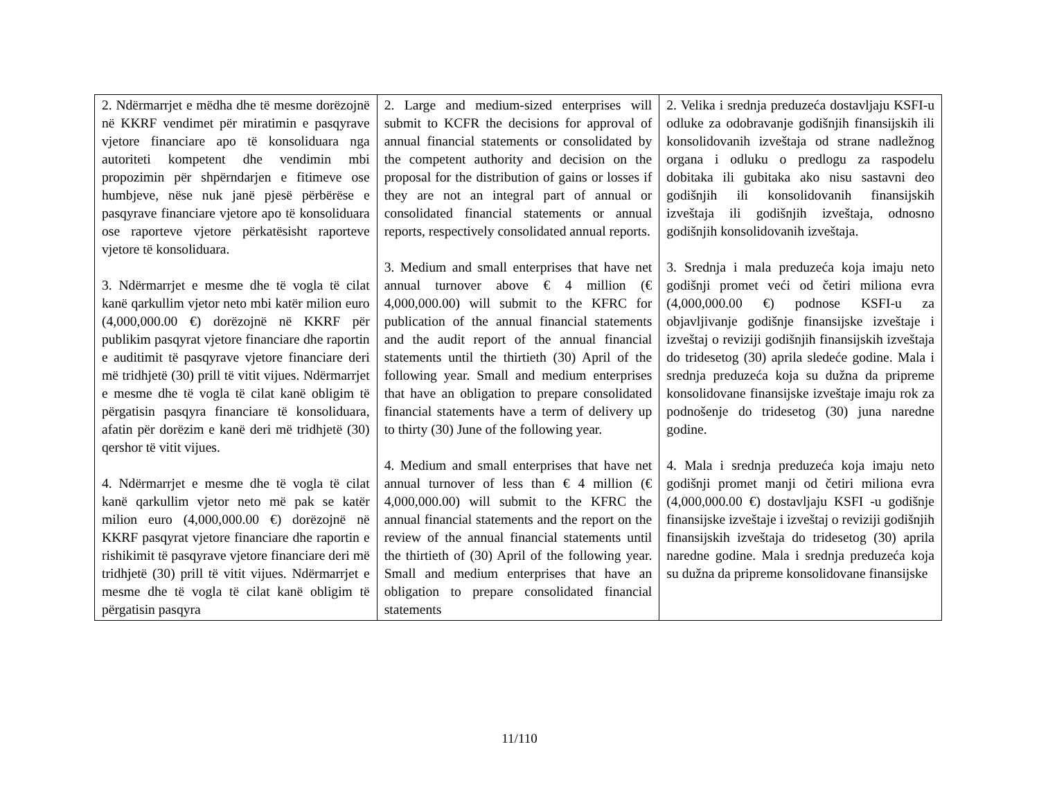| 2. Ndërmarrjet e mëdha dhe të mesme dorëzojnë në KKRF vendimet për miratimin e pasqyrave vjetore financiare apo të konsoliduara nga autoriteti kompetent dhe vendimin mbi propozimin për shpërndarjen e fitimeve ose humbjeve, nëse nuk janë pjesë përbërëse e pasqyrave financiare vjetore apo të konsoliduara ose raporteve vjetore përkatësisht raporteve vjetore të konsoliduara. 3. Ndërmarrjet e mesme dhe të vogla të cilat kanë qarkullim vjetor neto mbi katër milion euro (4,000,000.00 €) dorëzojnë në KKRF për publikim pasqyrat vjetore financiare dhe raportin e auditimit të pasqyrave vjetore financiare deri më tridhjetë (30) prill të vitit vijues. Ndërmarrjet e mesme dhe të vogla të cilat kanë obligim të përgatisin pasqyra financiare të konsoliduara, afatin për dorëzim e kanë deri më tridhjetë (30) qershor të vitit vijues. 4. Ndërmarrjet e mesme dhe të vogla të cilat kanë qarkullim vjetor neto më pak se katër milion euro (4,000,000.00 €) dorëzojnë në KKRF pasqyrat vjetore financiare dhe raportin e rishikimit të pasqyrave vjetore financiare deri më tridhjetë (30) prill të vitit vijues. Ndërmarrjet e mesme dhe të vogla të cilat kanë obligim të përgatisin pasqyra | 2. Large and medium-sized enterprises will submit to KCFR the decisions for approval of annual financial statements or consolidated by the competent authority and decision on the proposal for the distribution of gains or losses if they are not an integral part of annual or consolidated financial statements or annual reports, respectively consolidated annual reports. 3. Medium and small enterprises that have net annual turnover above € 4 million (€ 4,000,000.00) will submit to the KFRC for publication of the annual financial statements and the audit report of the annual financial statements until the thirtieth (30) April of the following year. Small and medium enterprises that have an obligation to prepare consolidated financial statements have a term of delivery up to thirty (30) June of the following year. 4. Medium and small enterprises that have net annual turnover of less than € 4 million (€ 4,000,000.00) will submit to the KFRC the annual financial statements and the report on the review of the annual financial statements until the thirtieth of (30) April of the following year. Small and medium enterprises that have an obligation to prepare consolidated financial statements | 2. Velika i srednja preduzeća dostavljaju KSFI-u odluke za odobravanje godišnjih finansijskih ili konsolidovanih izveštaja od strane nadležnog organa i odluku o predlogu za raspodelu dobitaka ili gubitaka ako nisu sastavni deo godišnjih ili konsolidovanih finansijskih izveštaja ili godišnjih izveštaja, odnosno godišnjih konsolidovanih izveštaja. 3. Srednja i mala preduzeća koja imaju neto godišnji promet veći od četiri miliona evra (4,000,000.00 €) podnose KSFI-u za objavljivanje godišnje finansijske izveštaje i izveštaj o reviziji godišnjih finansijskih izveštaja do tridesetog (30) aprila sledeće godine. Mala i srednja preduzeća koja su dužna da pripreme konsolidovane finansijske izveštaje imaju rok za podnošenje do tridesetog (30) juna naredne godine. 4. Mala i srednja preduzeća koja imaju neto godišnji promet manji od četiri miliona evra (4,000,000.00 €) dostavljaju KSFI -u godišnje finansijske izveštaje i izveštaj o reviziji godišnjih finansijskih izveštaja do tridesetog (30) aprila naredne godine. Mala i srednja preduzeća koja su dužna da pripreme konsolidovane finansijske |
11/110